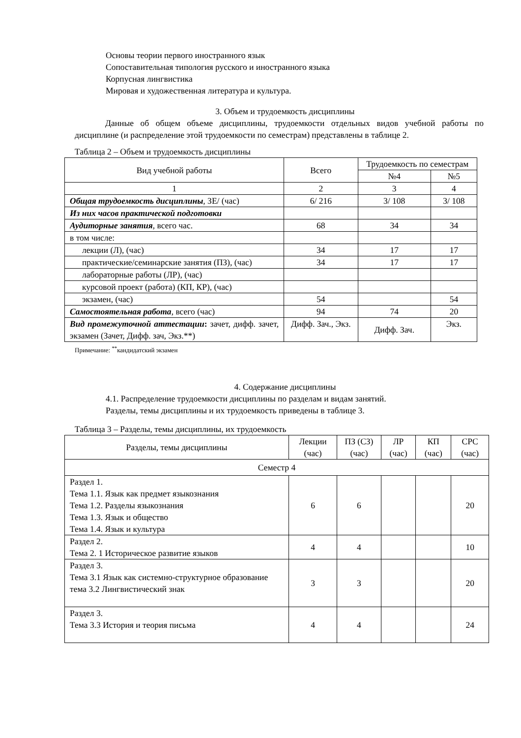Основы теории первого иностранного язык
Сопоставительная типология русского и иностранного языка
Корпусная лингвистика
Мировая и художественная литература и культура.
3. Объем и трудоемкость дисциплины
Данные об общем объеме дисциплины, трудоемкости отдельных видов учебной работы по дисциплине (и распределение этой трудоемкости по семестрам) представлены в таблице 2.
Таблица 2 – Объем и трудоемкость дисциплины
| Вид учебной работы | Всего | Трудоемкость по семестрам | |
| --- | --- | --- | --- |
| | | №4 | №5 |
| 1 | 2 | 3 | 4 |
| Общая трудоемкость дисциплины , ЗЕ/ (час) | 6/ 216 | 3/ 108 | 3/ 108 |
| Из них часов практической подготовки | | | |
| Аудиторные занятия , всего час. | 68 | 34 | 34 |
| в том числе: | | | |
| лекции (Л), (час) | 34 | 17 | 17 |
| практические/семинарские занятия (ПЗ), (час) | 34 | 17 | 17 |
| лабораторные работы (ЛР), (час) | | | |
| курсовой проект (работа) (КП, КР), (час) | | | |
| экзамен, (час) | 54 | | 54 |
| Самостоятельная работа , всего (час) | 94 | 74 | 20 |
| Вид промежуточной аттестации : зачет, дифф. зачет, экзамен (Зачет, Дифф. зач, Экз.**) | Дифф. Зач., Экз. | Дифф. Зач. | Экз. |
Примечание: <sup>**</sup>кандидатский экзамен
4. Содержание дисциплины
4.1. Распределение трудоемкости дисциплины по разделам и видам занятий.
Разделы, темы дисциплины и их трудоемкость приведены в таблице 3.
Таблица 3 – Разделы, темы дисциплины, их трудоемкость
| Разделы, темы дисциплины | Лекции (час) | ПЗ (СЗ) (час) | ЛР (час) | КП (час) | СРС (час) |
| --- | --- | --- | --- | --- | --- |
| Семестр 4 | | | | | |
| Раздел 1. Тема 1.1. Язык как предмет языкознания Тема 1.2. Разделы языкознания Тема 1.3. Язык и общество Тема 1.4. Язык и культура | 6 | 6 | | | 20 |
| Раздел 2. Тема 2. 1 Историческое развитие языков | 4 | 4 | | | 10 |
| Раздел 3. Тема 3.1 Язык как системно-структурное образование тема 3.2 Лингвистический знак | 3 | 3 | | | 20 |
| Раздел 3. Тема 3.3 История и теория письма | 4 | 4 | | | 24 |